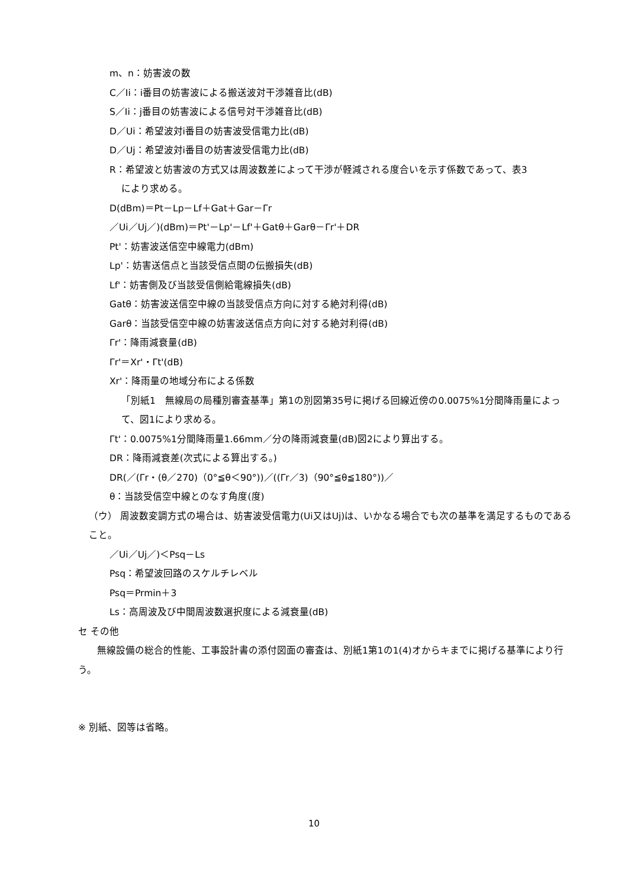m、n：妨害波の数
C／Ii：i番目の妨害波による搬送波対干渉雑音比(dB)
S／Ii：j番目の妨害波による信号対干渉雑音比(dB)
D／Ui：希望波対i番目の妨害波受信電力比(dB)
D／Uj：希望波対i番目の妨害波受信電力比(dB)
R：希望波と妨害波の方式又は周波数差によって干渉が軽減される度合いを示す係数であって、表3
により求める。
D(dBm)＝Pt－Lp－Lf＋Gat＋Gar－Γr
／Ui／Uj／)(dBm)＝Pt'－Lp'－Lf'＋Gatθ＋Garθ－Γr'＋DR
Pt'：妨害波送信空中線電力(dBm)
Lp'：妨害送信点と当該受信点間の伝搬損失(dB)
Lf'：妨害側及び当該受信側給電線損失(dB)
Gatθ：妨害波送信空中線の当該受信点方向に対する絶対利得(dB)
Garθ：当該受信空中線の妨害波送信点方向に対する絶対利得(dB)
Γr'：降雨減衰量(dB)
Γr'＝Xr'・Γt'(dB)
Xr'：降雨量の地域分布による係数
「別紙1　無線局の局種別審査基準」第1の別図第35号に掲げる回線近傍の0.0075%1分間降雨量によって、図1により求める。
Γt'：0.0075%1分間降雨量1.66mm／分の降雨減衰量(dB)図2により算出する。
DR：降雨減衰差(次式による算出する。)
DR(／(Γr・(θ／270)（0°≦θ＜90°))／((Γr／3)（90°≦θ≦180°))／
θ：当該受信空中線とのなす角度(度)
（ウ） 周波数変調方式の場合は、妨害波受信電力(Ui又はUj)は、いかなる場合でも次の基準を満足するものであること。
／Ui／Uj／)＜Psq－Ls
Psq：希望波回路のスケルチレベル
Psq＝Prmin＋3
Ls：高周波及び中間周波数選択度による減衰量(dB)
セ その他
　　無線設備の総合的性能、工事設計書の添付図面の審査は、別紙1第1の1(4)オからキまでに掲げる基準により行う。
※ 別紙、図等は省略。
10